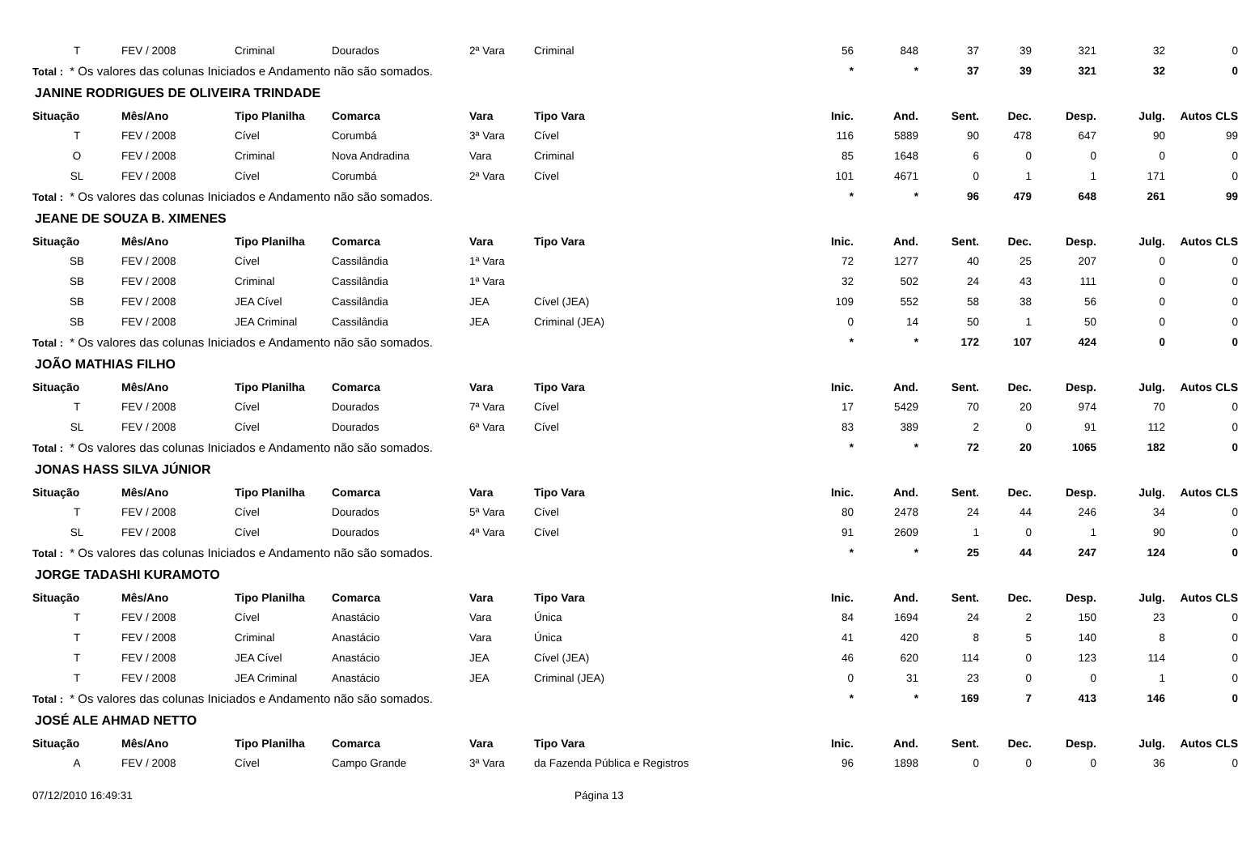| T | FEV / 2008 | Criminal | Dourados | 2ª Vara | Criminal | 56 | 848 | 37 | 39 | 321 | 32 | 0 |
| Total : * Os valores das colunas Iniciados e Andamento não são somados. | | | | | | * | * | 37 | 39 | 321 | 32 | 0 |
| JANINE RODRIGUES DE OLIVEIRA TRINDADE | | | | | | | | | | | | |
| Situação | Mês/Ano | Tipo Planilha | Comarca | Vara | Tipo Vara | Inic. | And. | Sent. | Dec. | Desp. | Julg. | Autos CLS |
| T | FEV / 2008 | Cível | Corumbá | 3ª Vara | Cível | 116 | 5889 | 90 | 478 | 647 | 90 | 99 |
| O | FEV / 2008 | Criminal | Nova Andradina | Vara | Criminal | 85 | 1648 | 6 | 0 | 0 | 0 | 0 |
| SL | FEV / 2008 | Cível | Corumbá | 2ª Vara | Cível | 101 | 4671 | 0 | 1 | 1 | 171 | 0 |
| Total : * Os valores das colunas Iniciados e Andamento não são somados. | | | | | | * | * | 96 | 479 | 648 | 261 | 99 |
| JEANE DE SOUZA B. XIMENES | | | | | | | | | | | | |
| Situação | Mês/Ano | Tipo Planilha | Comarca | Vara | Tipo Vara | Inic. | And. | Sent. | Dec. | Desp. | Julg. | Autos CLS |
| SB | FEV / 2008 | Cível | Cassilândia | 1ª Vara | | 72 | 1277 | 40 | 25 | 207 | 0 | 0 |
| SB | FEV / 2008 | Criminal | Cassilândia | 1ª Vara | | 32 | 502 | 24 | 43 | 111 | 0 | 0 |
| SB | FEV / 2008 | JEA Cível | Cassilândia | JEA | Cível (JEA) | 109 | 552 | 58 | 38 | 56 | 0 | 0 |
| SB | FEV / 2008 | JEA Criminal | Cassilândia | JEA | Criminal (JEA) | 0 | 14 | 50 | 1 | 50 | 0 | 0 |
| Total : * Os valores das colunas Iniciados e Andamento não são somados. | | | | | | * | * | 172 | 107 | 424 | 0 | 0 |
| JOÃO MATHIAS FILHO | | | | | | | | | | | | |
| Situação | Mês/Ano | Tipo Planilha | Comarca | Vara | Tipo Vara | Inic. | And. | Sent. | Dec. | Desp. | Julg. | Autos CLS |
| T | FEV / 2008 | Cível | Dourados | 7ª Vara | Cível | 17 | 5429 | 70 | 20 | 974 | 70 | 0 |
| SL | FEV / 2008 | Cível | Dourados | 6ª Vara | Cível | 83 | 389 | 2 | 0 | 91 | 112 | 0 |
| Total : * Os valores das colunas Iniciados e Andamento não são somados. | | | | | | * | * | 72 | 20 | 1065 | 182 | 0 |
| JONAS HASS SILVA JÚNIOR | | | | | | | | | | | | |
| Situação | Mês/Ano | Tipo Planilha | Comarca | Vara | Tipo Vara | Inic. | And. | Sent. | Dec. | Desp. | Julg. | Autos CLS |
| T | FEV / 2008 | Cível | Dourados | 5ª Vara | Cível | 80 | 2478 | 24 | 44 | 246 | 34 | 0 |
| SL | FEV / 2008 | Cível | Dourados | 4ª Vara | Cível | 91 | 2609 | 1 | 0 | 1 | 90 | 0 |
| Total : * Os valores das colunas Iniciados e Andamento não são somados. | | | | | | * | * | 25 | 44 | 247 | 124 | 0 |
| JORGE TADASHI KURAMOTO | | | | | | | | | | | | |
| Situação | Mês/Ano | Tipo Planilha | Comarca | Vara | Tipo Vara | Inic. | And. | Sent. | Dec. | Desp. | Julg. | Autos CLS |
| T | FEV / 2008 | Cível | Anastácio | Vara | Única | 84 | 1694 | 24 | 2 | 150 | 23 | 0 |
| T | FEV / 2008 | Criminal | Anastácio | Vara | Única | 41 | 420 | 8 | 5 | 140 | 8 | 0 |
| T | FEV / 2008 | JEA Cível | Anastácio | JEA | Cível (JEA) | 46 | 620 | 114 | 0 | 123 | 114 | 0 |
| T | FEV / 2008 | JEA Criminal | Anastácio | JEA | Criminal (JEA) | 0 | 31 | 23 | 0 | 0 | 1 | 0 |
| Total : * Os valores das colunas Iniciados e Andamento não são somados. | | | | | | * | * | 169 | 7 | 413 | 146 | 0 |
| JOSÉ ALE AHMAD NETTO | | | | | | | | | | | | |
| Situação | Mês/Ano | Tipo Planilha | Comarca | Vara | Tipo Vara | Inic. | And. | Sent. | Dec. | Desp. | Julg. | Autos CLS |
| A | FEV / 2008 | Cível | Campo Grande | 3ª Vara | da Fazenda Pública e Registros | 96 | 1898 | 0 | 0 | 0 | 36 | 0 |
07/12/2010 16:49:31 Página 13